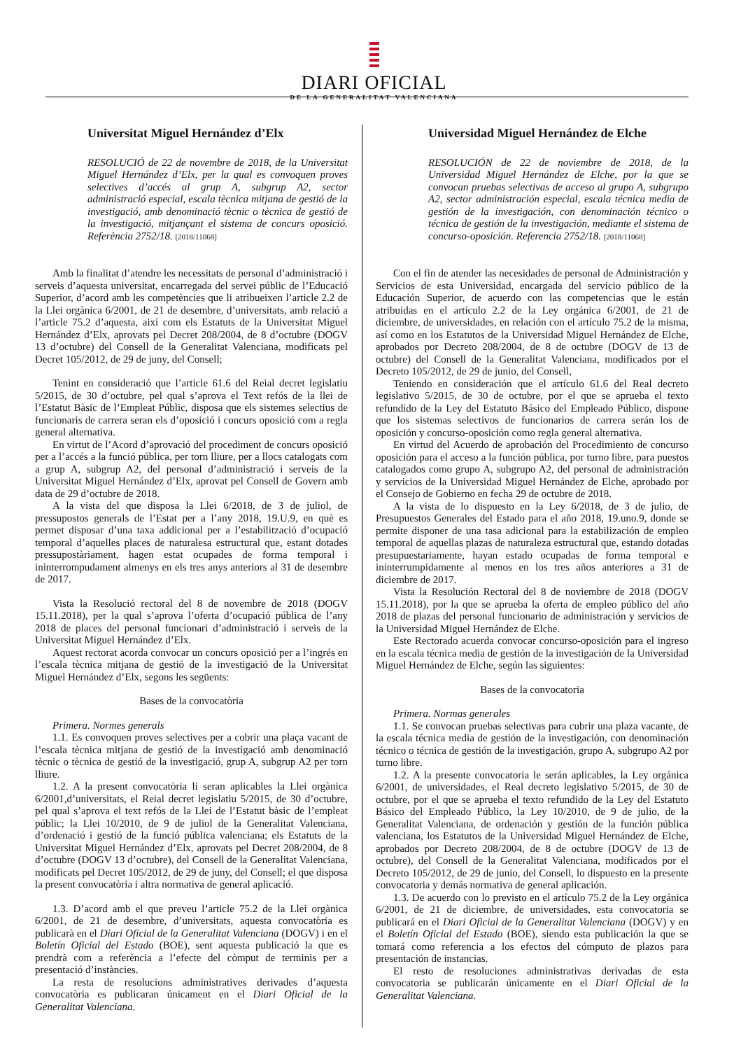DIARI OFICIAL
DE LA GENERALITAT VALENCIANA
Universitat Miguel Hernández d’Elx
RESOLUCIÓ de 22 de novembre de 2018, de la Universitat Miguel Hernández d’Elx, per la qual es convoquen proves selectives d’accés al grup A, subgrup A2, sector administració especial, escala tècnica mitjana de gestió de la investigació, amb denominació tècnic o tècnica de gestió de la investigació, mitjançant el sistema de concurs oposició. Referència 2752/18. [2018/11068]
Amb la finalitat d’atendre les necessitats de personal d’administració i serveis d’aquesta universitat, encarregada del servei públic de l’Educació Superior, d’acord amb les competències que li atribueixen l’article 2.2 de la Llei orgànica 6/2001, de 21 de desembre, d’universitats, amb relació a l’article 75.2 d’aquesta, així com els Estatuts de la Universitat Miguel Hernández d’Elx, aprovats pel Decret 208/2004, de 8 d’octubre (DOGV 13 d’octubre) del Consell de la Generalitat Valenciana, modificats pel Decret 105/2012, de 29 de juny, del Consell;
Tenint en consideració que l’article 61.6 del Reial decret legislatiu 5/2015, de 30 d’octubre, pel qual s’aprova el Text refós de la llei de l’Estatut Bàsic de l’Empleat Públic, disposa que els sistemes selectius de funcionaris de carrera seran els d’oposició i concurs oposició com a regla general alternativa.
En virtut de l’Acord d’aprovació del procediment de concurs oposició per a l’accés a la funció pública, per torn lliure, per a llocs catalogats com a grup A, subgrup A2, del personal d’administració i serveis de la Universitat Miguel Hernández d’Elx, aprovat pel Consell de Govern amb data de 29 d’octubre de 2018.
A la vista del que disposa la Llei 6/2018, de 3 de juliol, de pressupostos generals de l’Estat per a l’any 2018, 19.U.9, en què es permet disposar d’una taxa addicional per a l’estabilització d’ocupació temporal d’aquelles places de naturalesa estructural que, estant dotades pressupostàriament, hagen estat ocupades de forma temporal i ininterrompudament almenys en els tres anys anteriors al 31 de desembre de 2017.
Vista la Resolució rectoral del 8 de novembre de 2018 (DOGV 15.11.2018), per la qual s’aprova l’oferta d’ocupació pública de l’any 2018 de places del personal funcionari d’administració i serveis de la Universitat Miguel Hernández d’Elx.
Aquest rectorat acorda convocar un concurs oposició per a l’ingrés en l’escala tècnica mitjana de gestió de la investigació de la Universitat Miguel Hernández d’Elx, segons les següents:
Bases de la convocatòria
Primera. Normes generals
1.1. Es convoquen proves selectives per a cobrir una plaça vacant de l’escala tècnica mitjana de gestió de la investigació amb denominació tècnic o tècnica de gestió de la investigació, grup A, subgrup A2 per torn lliure.
1.2. A la present convocatòria li seran aplicables la Llei orgànica 6/2001,d’universitats, el Reial decret legislatiu 5/2015, de 30 d’octubre, pel qual s’aprova el text refós de la Llei de l’Estatut bàsic de l’empleat públic; la Llei 10/2010, de 9 de juliol de la Generalitat Valenciana, d’ordenació i gestió de la funció pública valenciana; els Estatuts de la Universitat Miguel Hernández d’Elx, aprovats pel Decret 208/2004, de 8 d’octubre (DOGV 13 d’octubre), del Consell de la Generalitat Valenciana, modificats pel Decret 105/2012, de 29 de juny, del Consell; el que disposa la present convocatòria i altra normativa de general aplicació.
1.3. D’acord amb el que preveu l’article 75.2 de la Llei orgànica 6/2001, de 21 de desembre, d’universitats, aquesta convocatòria es publicarà en el Diari Oficial de la Generalitat Valenciana (DOGV) i en el Boletín Oficial del Estado (BOE), sent aquesta publicació la que es prendrà com a referència a l’efecte del còmput de terminis per a presentació d’instàncies.
La resta de resolucions administratives derivades d’aquesta convocatòria es publicaran únicament en el Diari Oficial de la Generalitat Valenciana.
Universidad Miguel Hernández de Elche
RESOLUCIÓN de 22 de noviembre de 2018, de la Universidad Miguel Hernández de Elche, por la que se convocan pruebas selectivas de acceso al grupo A, subgrupo A2, sector administración especial, escala técnica media de gestión de la investigación, con denominación técnico o técnica de gestión de la investigación, mediante el sistema de concurso-oposición. Referencia 2752/18. [2018/11068]
Con el fin de atender las necesidades de personal de Administración y Servicios de esta Universidad, encargada del servicio público de la Educación Superior, de acuerdo con las competencias que le están atribuidas en el artículo 2.2 de la Ley orgánica 6/2001, de 21 de diciembre, de universidades, en relación con el artículo 75.2 de la misma, así como en los Estatutos de la Universidad Miguel Hernández de Elche, aprobados por Decreto 208/2004, de 8 de octubre (DOGV de 13 de octubre) del Consell de la Generalitat Valenciana, modificados por el Decreto 105/2012, de 29 de junio, del Consell,
Teniendo en consideración que el artículo 61.6 del Real decreto legislativo 5/2015, de 30 de octubre, por el que se aprueba el texto refundido de la Ley del Estatuto Básico del Empleado Público, dispone que los sistemas selectivos de funcionarios de carrera serán los de oposición y concurso-oposición como regla general alternativa.
En virtud del Acuerdo de aprobación del Procedimiento de concurso oposición para el acceso a la función pública, por turno libre, para puestos catalogados como grupo A, subgrupo A2, del personal de administración y servicios de la Universidad Miguel Hernández de Elche, aprobado por el Consejo de Gobierno en fecha 29 de octubre de 2018.
A la vista de lo dispuesto en la Ley 6/2018, de 3 de julio, de Presupuestos Generales del Estado para el año 2018, 19.uno.9, donde se permite disponer de una tasa adicional para la estabilización de empleo temporal de aquellas plazas de naturaleza estructural que, estando dotadas presupuestariamente, hayan estado ocupadas de forma temporal e ininterrumpidamente al menos en los tres años anteriores a 31 de diciembre de 2017.
Vista la Resolución Rectoral del 8 de noviembre de 2018 (DOGV 15.11.2018), por la que se aprueba la oferta de empleo público del año 2018 de plazas del personal funcionario de administración y servicios de la Universidad Miguel Hernández de Elche.
Este Rectorado acuerda convocar concurso-oposición para el ingreso en la escala técnica media de gestión de la investigación de la Universidad Miguel Hernández de Elche, según las siguientes:
Bases de la convocatoria
Primera. Normas generales
1.1. Se convocan pruebas selectivas para cubrir una plaza vacante, de la escala técnica media de gestión de la investigación, con denominación técnico o técnica de gestión de la investigación, grupo A, subgrupo A2 por turno libre.
1.2. A la presente convocatoria le serán aplicables, la Ley orgánica 6/2001, de universidades, el Real decreto legislativo 5/2015, de 30 de octubre, por el que se aprueba el texto refundido de la Ley del Estatuto Básico del Empleado Público, la Ley 10/2010, de 9 de julio, de la Generalitat Valenciana, de ordenación y gestión de la función pública valenciana, los Estatutos de la Universidad Miguel Hernández de Elche, aprobados por Decreto 208/2004, de 8 de octubre (DOGV de 13 de octubre), del Consell de la Generalitat Valenciana, modificados por el Decreto 105/2012, de 29 de junio, del Consell, lo dispuesto en la presente convocatoria y demás normativa de general aplicación.
1.3. De acuerdo con lo previsto en el artículo 75.2 de la Ley orgánica 6/2001, de 21 de diciembre, de universidades, esta convocatoria se publicará en el Diari Oficial de la Generalitat Valenciana (DOGV) y en el Boletín Oficial del Estado (BOE), siendo esta publicación la que se tomará como referencia a los efectos del cómputo de plazos para presentación de instancias.
El resto de resoluciones administrativas derivadas de esta convocatoria se publicarán únicamente en el Diari Oficial de la Generalitat Valenciana.